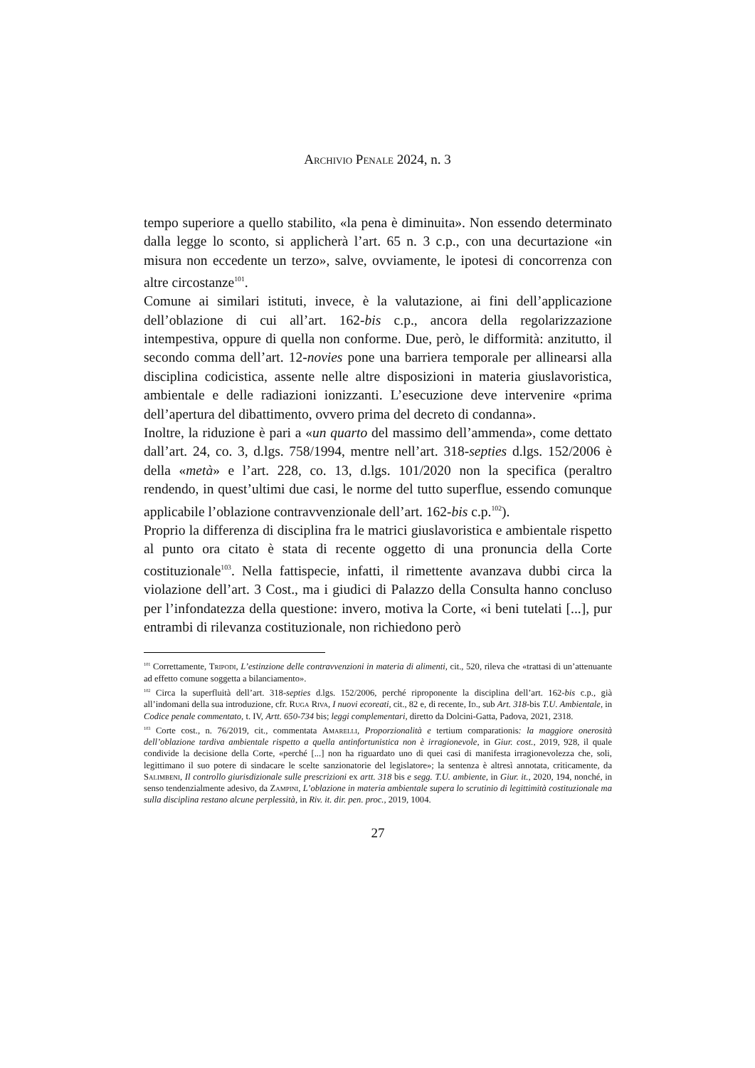Archivio Penale 2024, n. 3
tempo superiore a quello stabilito, «la pena è diminuita». Non essendo determinato dalla legge lo sconto, si applicherà l’art. 65 n. 3 c.p., con una decurtazione «in misura non eccedente un terzo», salve, ovviamente, le ipotesi di concorrenza con altre circostanze<sup>101</sup>.
Comune ai similari istituti, invece, è la valutazione, ai fini dell’applicazione dell’oblazione di cui all’art. 162-bis c.p., ancora della regolarizzazione intempestiva, oppure di quella non conforme. Due, però, le difformità: anzitutto, il secondo comma dell’art. 12-novies pone una barriera temporale per allinearsi alla disciplina codicistica, assente nelle altre disposizioni in materia giuslavoristica, ambientale e delle radiazioni ionizzanti. L’esecuzione deve intervenire «prima dell’apertura del dibattimento, ovvero prima del decreto di condanna».
Inoltre, la riduzione è pari a «un quarto del massimo dell’ammenda», come dettato dall’art. 24, co. 3, d.lgs. 758/1994, mentre nell’art. 318-septies d.lgs. 152/2006 è della «metà» e l’art. 228, co. 13, d.lgs. 101/2020 non la specifica (peraltro rendendo, in quest’ultimi due casi, le norme del tutto superflue, essendo comunque applicabile l’oblazione contravvenzionale dell’art. 162-bis c.p.<sup>102</sup>).
Proprio la differenza di disciplina fra le matrici giuslavoristica e ambientale rispetto al punto ora citato è stata di recente oggetto di una pronuncia della Corte costituzionale<sup>103</sup>. Nella fattispecie, infatti, il rimettente avanzava dubbi circa la violazione dell’art. 3 Cost., ma i giudici di Palazzo della Consulta hanno concluso per l’infondatezza della questione: invero, motiva la Corte, «i beni tutelati [...], pur entrambi di rilevanza costituzionale, non richiedono però
<sup>101</sup> Correttamente, Tripodi, L’estinzione delle contravvenzioni in materia di alimenti, cit., 520, rileva che «trattasi di un’attenuante ad effetto comune soggetta a bilanciamento».
<sup>102</sup> Circa la superfluità dell’art. 318-septies d.lgs. 152/2006, perché riproponente la disciplina dell’art. 162-bis c.p., già all’indomani della sua introduzione, cfr. Ruga Riva, I nuovi ecoreati, cit., 82 e, di recente, Id., sub Art. 318-bis T.U. Ambientale, in Codice penale commentato, t. IV, Artt. 650-734 bis; leggi complementari, diretto da Dolcini-Gatta, Padova, 2021, 2318.
<sup>103</sup> Corte cost., n. 76/2019, cit., commentata Amarelli, Proporzionalità e tertium comparationis: la maggiore onerosità dell’oblazione tardiva ambientale rispetto a quella antinfortunistica non è irragionevole, in Giur. cost., 2019, 928, il quale condivide la decisione della Corte, «perché [...] non ha riguardato uno di quei casi di manifesta irragionevolezza che, soli, legittimano il suo potere di sindacare le scelte sanzionatorie del legislatore»; la sentenza è altresì annotata, criticamente, da Salimbeni, Il controllo giurisdizionale sulle prescrizioni ex artt. 318 bis e segg. T.U. ambiente, in Giur. it., 2020, 194, nonché, in senso tendenzialmente adesivo, da Zampini, L’oblazione in materia ambientale supera lo scrutinio di legittimità costituzionale ma sulla disciplina restano alcune perplessità, in Riv. it. dir. pen. proc., 2019, 1004.
27